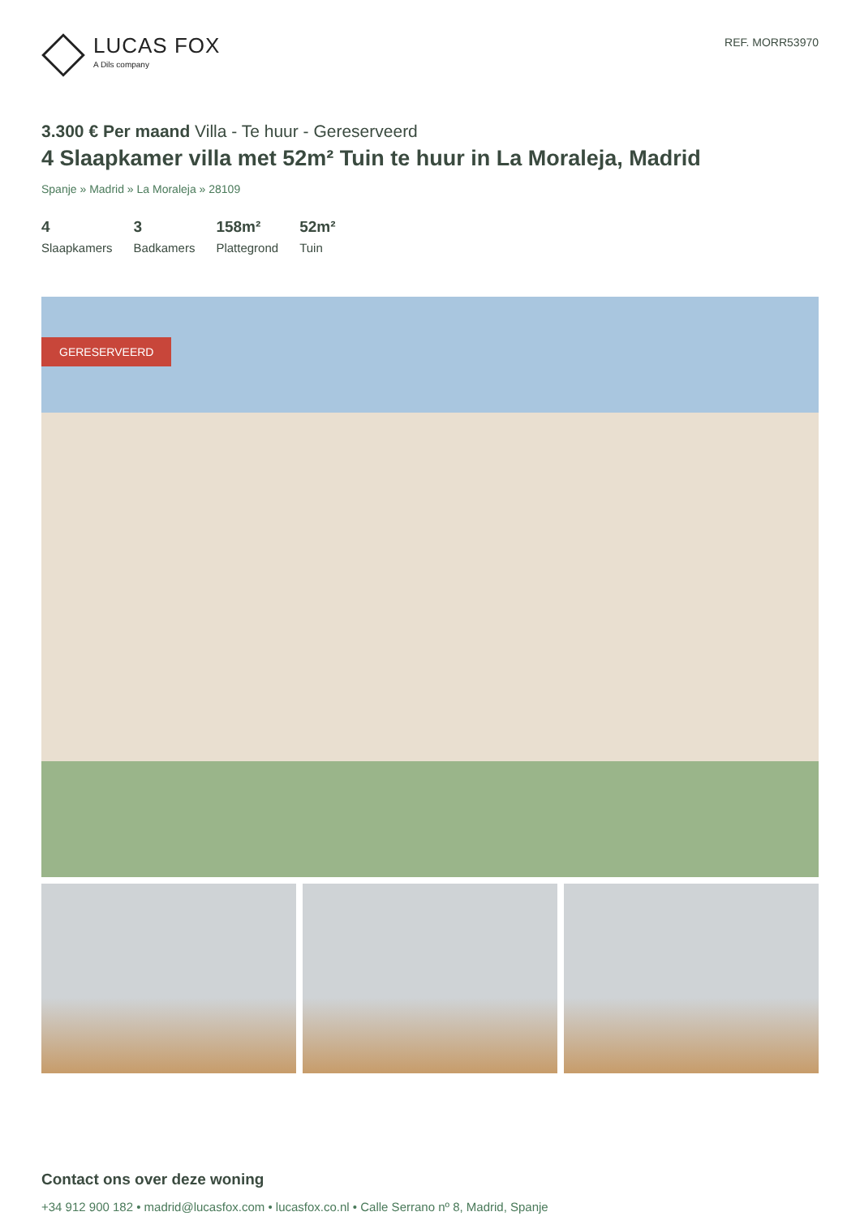LUCAS FOX
A Dils company
REF. MORR53970
3.300 € Per maand Villa - Te huur - Gereserveerd
4 Slaapkamer villa met 52m² Tuin te huur in La Moraleja, Madrid
Spanje » Madrid » La Moraleja » 28109
4
Slaapkamers
3
Badkamers
158m²
Plattegrond
52m²
Tuin
GERESERVEERD
Contact ons over deze woning
+34 912 900 182 • madrid@lucasfox.com • lucasfox.co.nl • Calle Serrano nº 8, Madrid, Spanje